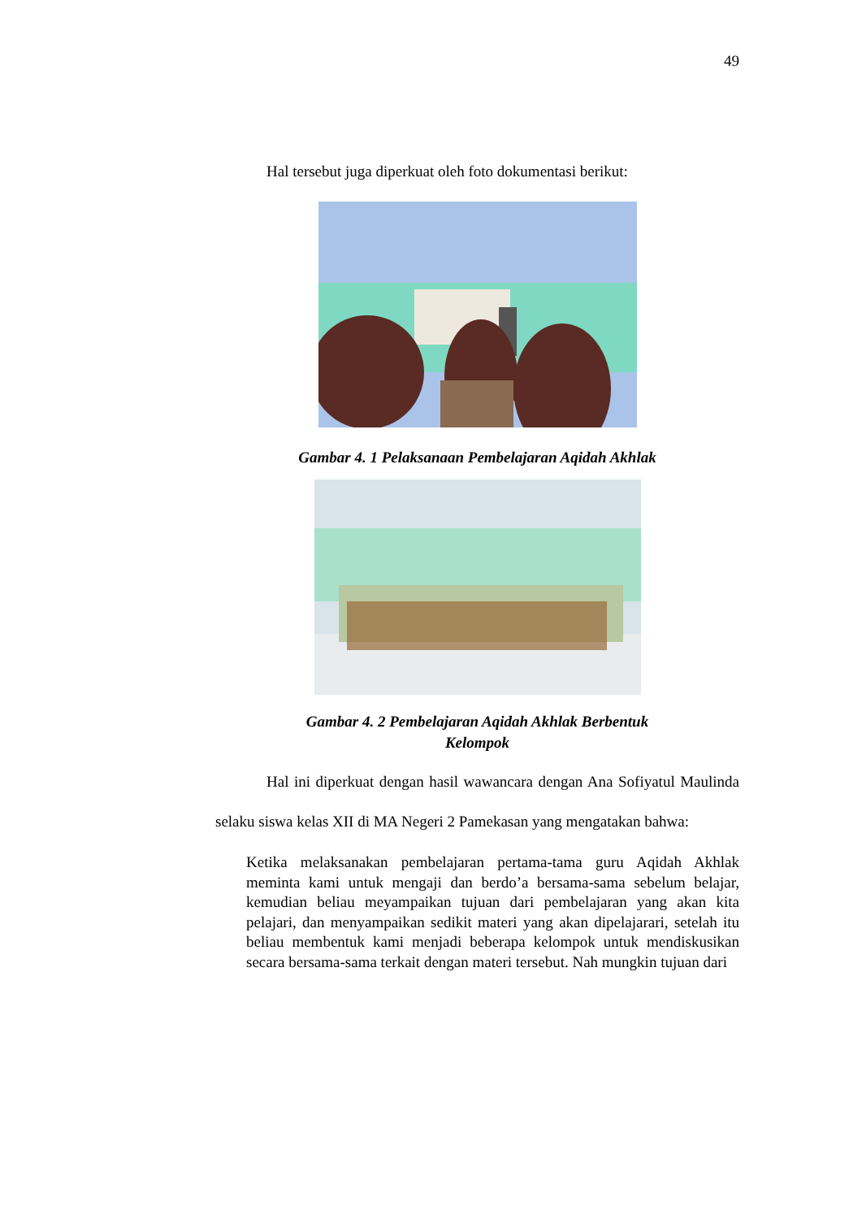49
Hal tersebut juga diperkuat oleh foto dokumentasi berikut:
Gambar 4. 1 Pelaksanaan Pembelajaran Aqidah Akhlak
Gambar 4. 2 Pembelajaran Aqidah Akhlak Berbentuk
Kelompok
Hal ini diperkuat dengan hasil wawancara dengan Ana Sofiyatul Maulinda selaku siswa kelas XII di MA Negeri 2 Pamekasan yang mengatakan bahwa:
Ketika melaksanakan pembelajaran pertama-tama guru Aqidah Akhlak meminta kami untuk mengaji dan berdo’a bersama-sama sebelum belajar, kemudian beliau meyampaikan tujuan dari pembelajaran yang akan kita pelajari, dan menyampaikan sedikit materi yang akan dipelajarari, setelah itu beliau membentuk kami menjadi beberapa kelompok untuk mendiskusikan secara bersama-sama terkait dengan materi tersebut. Nah mungkin tujuan dari